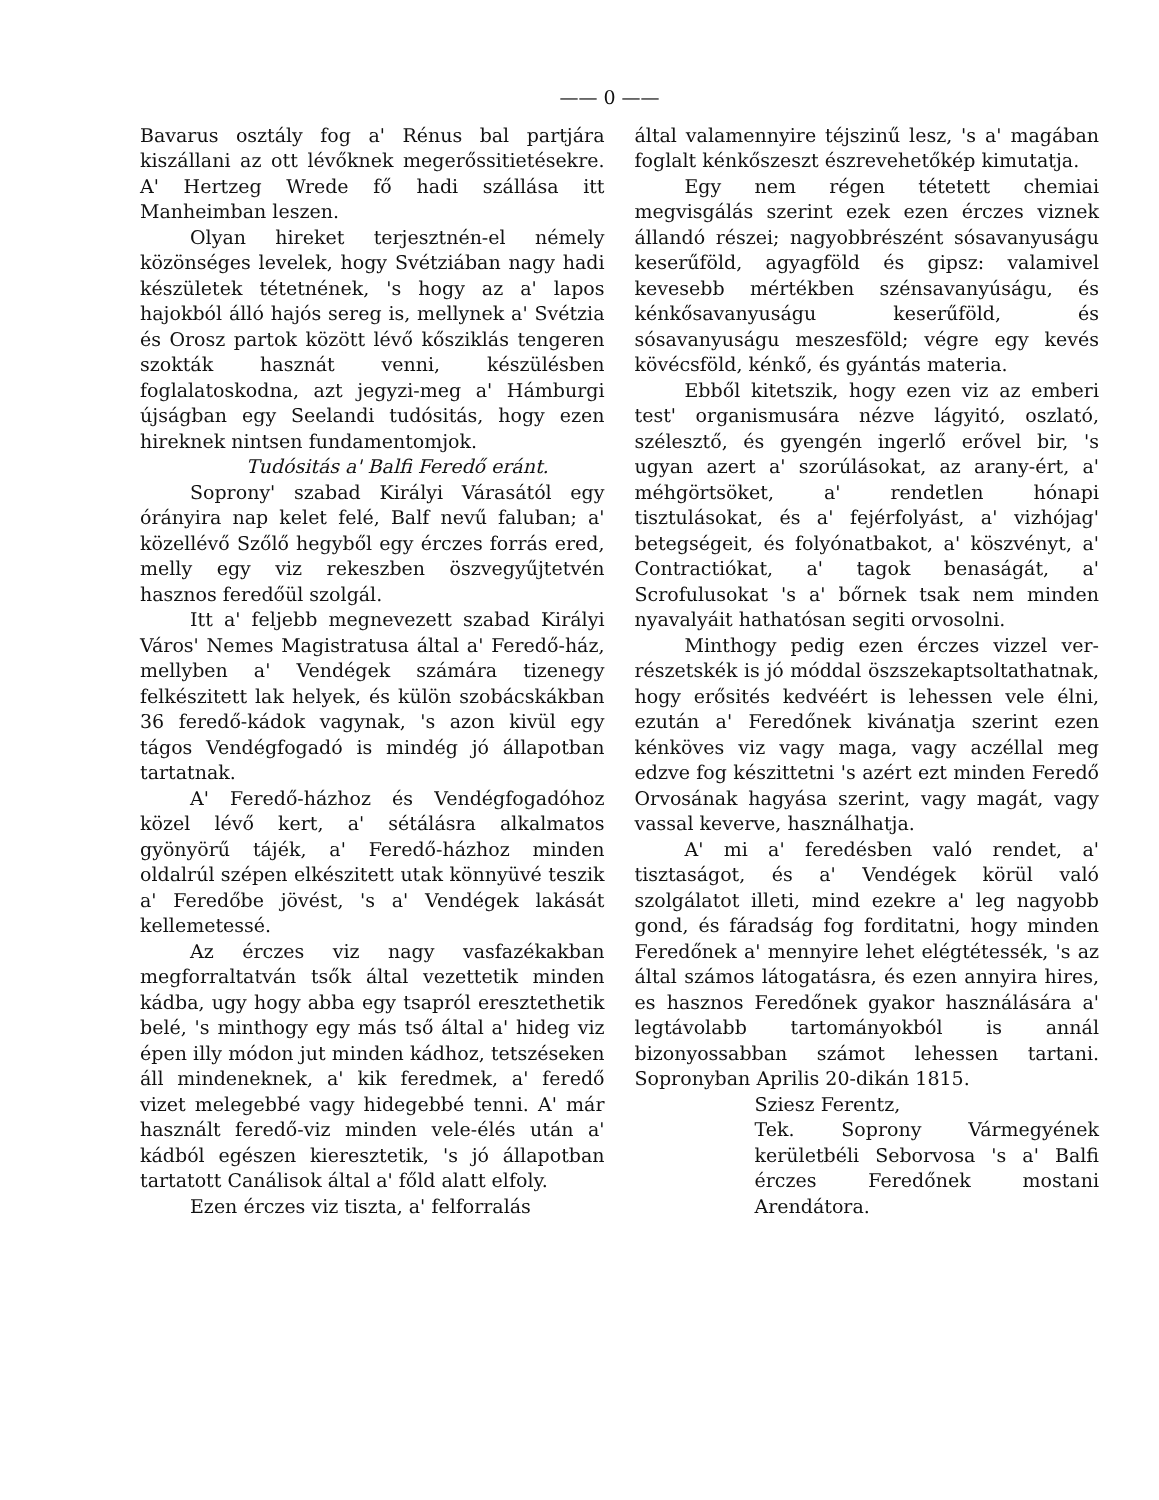—— 0 ——
Bavarus osztály fog a' Rénus bal partjára kiszállani az ott lévőknek megerőssitietésekre. A' Hertzeg Wrede fő hadi szállása itt Manheimban leszen.
Olyan hireket terjesztnén-el némely közönséges levelek, hogy Svétziában nagy hadi készületek tétetnének, 's hogy az a' lapos hajokból álló hajós sereg is, mellynek a' Svétzia és Orosz partok között lévő kősziklás tengeren szokták hasznát venni, készülésben foglalatoskodna, azt jegyzi-meg a' Hámburgi újságban egy Seelandi tudósitás, hogy ezen hireknek nintsen fundamentomjok.
Tudósitás a' Balfi Feredő eránt.
Soprony' szabad Királyi Várasától egy órányira nap kelet felé, Balf nevű faluban; a' közellévő Szőlő hegyből egy érczes forrás ered, melly egy viz rekeszben öszvegyűjtetvén hasznos feredőül szolgál.
Itt a' feljebb megnevezett szabad Királyi Város' Nemes Magistratusa által a' Feredő-ház, mellyben a' Vendégek számára tizenegy felkészitett lak helyek, és külön szobácskákban 36 feredő-kádok vagynak, 's azon kivül egy tágos Vendégfogadó is mindég jó állapotban tartatnak.
A' Feredő-házhoz és Vendégfogadóhoz közel lévő kert, a' sétálásra alkalmatos gyönyörű tájék, a' Feredő-házhoz minden oldalrúl szépen elkészitett utak könnyüvé teszik a' Feredőbe jövést, 's a' Vendégek lakását kellemetessé.
Az érczes viz nagy vasfazékakban megforraltatván tsők által vezettetik minden kádba, ugy hogy abba egy tsapról eresztethetik belé, 's minthogy egy más tső által a' hideg viz épen illy módon jut minden kádhoz, tetszéseken áll mindeneknek, a' kik feredmek, a' feredő vizet melegebbé vagy hidegebbé tenni. A' már használt feredő-viz minden vele-élés után a' kádból egészen kieresztetik, 's jó állapotban tartatott Canálisok által a' főld alatt elfoly.
Ezen érczes viz tiszta, a' felforralás
által valamennyire téjszinű lesz, 's a' magában foglalt kénkőszeszt észrevehetőkép kimutatja.
Egy nem régen tétetett chemiai megvisgálás szerint ezek ezen érczes viznek állandó részei; nagyobbrészént sósavanyuságu keserűföld, agyagföld és gipsz: valamivel kevesebb mértékben szénsavanyúságu, és kénkősavanyuságu keserűföld, és sósavanyuságu meszesföld; végre egy kevés kövécsföld, kénkő, és gyántás materia.
Ebből kitetszik, hogy ezen viz az emberi test' organismusára nézve lágyitó, oszlató, szélesztő, és gyengén ingerlő erővel bir, 's ugyan azert a' szorúlásokat, az arany-ért, a' méhgörtsöket, a' rendetlen hónapi tisztulásokat, és a' fejérfolyást, a' vizhójag' betegségeit, és folyónatbakot, a' köszvényt, a' Contractiókat, a' tagok benaságát, a' Scrofulusokat 's a' bőrnek tsak nem minden nyavalyáit hathatósan segiti orvosolni.
Minthogy pedig ezen érczes vizzel ver-részetskék is jó móddal öszszekaptsoltathatnak, hogy erősités kedvéért is lehessen vele élni, ezután a' Feredőnek kivánatja szerint ezen kénköves viz vagy maga, vagy aczéllal meg edzve fog készittetni 's azért ezt minden Feredő Orvosának hagyása szerint, vagy magát, vagy vassal keverve, használhatja.
A' mi a' feredésben való rendet, a' tisztaságot, és a' Vendégek körül való szolgálatot illeti, mind ezekre a' leg nagyobb gond, és fáradság fog forditatni, hogy minden Feredőnek a' mennyire lehet elégtétessék, 's az által számos látogatásra, és ezen annyira hires, es hasznos Feredőnek gyakor használására a' legtávolabb tartományokból is annál bizonyossabban számot lehessen tartani. Sopronyban Aprilis 20-dikán 1815.
Sziesz Ferentz,
Tek. Soprony Vármegyének kerületbéli Seborvosa 's a' Balfi érczes Feredőnek mostani Arendátora.